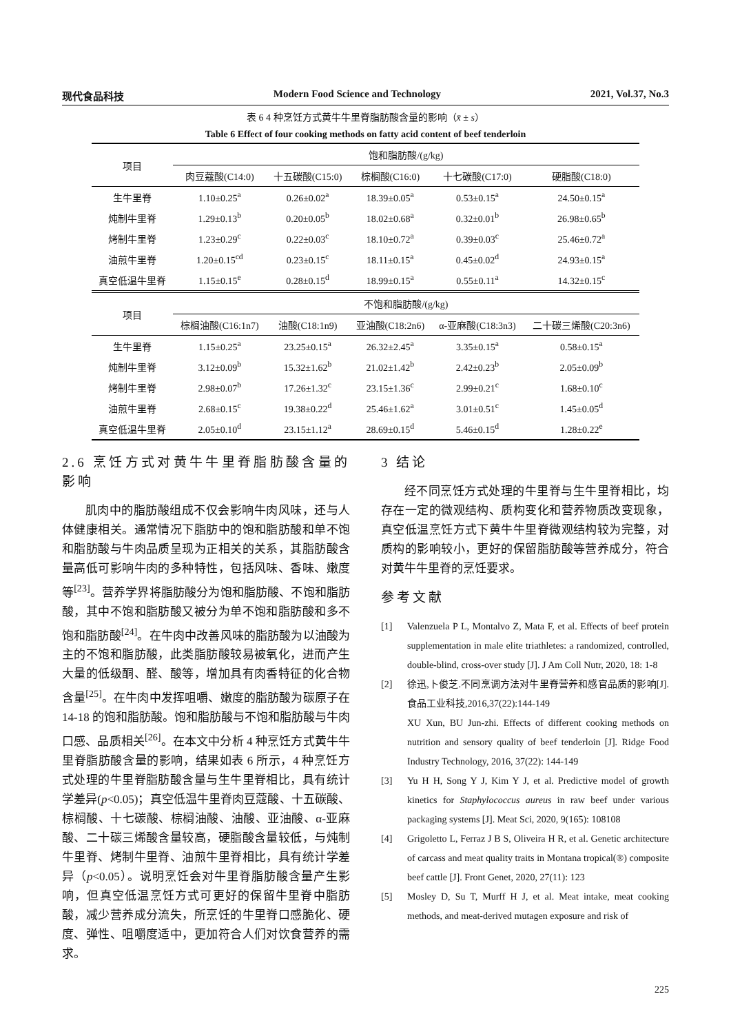现代食品科技 Modern Food Science and Technology 2021, Vol.37, No.3
表 6 4 种烹饪方式黄牛牛里脊脂肪酸含量的影响（x̄ ± s）
Table 6 Effect of four cooking methods on fatty acid content of beef tenderloin
| 项目 | 饱和脂肪酸/(g/kg) | | | | |
| --- | --- | --- | --- | --- | --- |
| | 肉豆蔻酸(C14:0) | 十五碳酸(C15:0) | 棕榈酸(C16:0) | 十七碳酸(C17:0) | 硬脂酸(C18:0) |
| 生牛里脊 | 1.10±0.25<sup>a</sup> | 0.26±0.02<sup>a</sup> | 18.39±0.05<sup>a</sup> | 0.53±0.15<sup>a</sup> | 24.50±0.15<sup>a</sup> |
| 炖制牛里脊 | 1.29±0.13<sup>b</sup> | 0.20±0.05<sup>b</sup> | 18.02±0.68<sup>a</sup> | 0.32±0.01<sup>b</sup> | 26.98±0.65<sup>b</sup> |
| 烤制牛里脊 | 1.23±0.29<sup>c</sup> | 0.22±0.03<sup>c</sup> | 18.10±0.72<sup>a</sup> | 0.39±0.03<sup>c</sup> | 25.46±0.72<sup>a</sup> |
| 油煎牛里脊 | 1.20±0.15<sup>cd</sup> | 0.23±0.15<sup>c</sup> | 18.11±0.15<sup>a</sup> | 0.45±0.02<sup>d</sup> | 24.93±0.15<sup>a</sup> |
| 真空低温牛里脊 | 1.15±0.15<sup>e</sup> | 0.28±0.15<sup>d</sup> | 18.99±0.15<sup>a</sup> | 0.55±0.11<sup>a</sup> | 14.32±0.15<sup>c</sup> |
| 项目 | 不饱和脂肪酸/(g/kg) | | | | |
| | 棕榈油酸(C16:1n7) | 油酸(C18:1n9) | 亚油酸(C18:2n6) | α-亚麻酸(C18:3n3) | 二十碳三烯酸(C20:3n6) |
| 生牛里脊 | 1.15±0.25<sup>a</sup> | 23.25±0.15<sup>a</sup> | 26.32±2.45<sup>a</sup> | 3.35±0.15<sup>a</sup> | 0.58±0.15<sup>a</sup> |
| 炖制牛里脊 | 3.12±0.09<sup>b</sup> | 15.32±1.62<sup>b</sup> | 21.02±1.42<sup>b</sup> | 2.42±0.23<sup>b</sup> | 2.05±0.09<sup>b</sup> |
| 烤制牛里脊 | 2.98±0.07<sup>b</sup> | 17.26±1.32<sup>c</sup> | 23.15±1.36<sup>c</sup> | 2.99±0.21<sup>c</sup> | 1.68±0.10<sup>c</sup> |
| 油煎牛里脊 | 2.68±0.15<sup>c</sup> | 19.38±0.22<sup>d</sup> | 25.46±1.62<sup>a</sup> | 3.01±0.51<sup>c</sup> | 1.45±0.05<sup>d</sup> |
| 真空低温牛里脊 | 2.05±0.10<sup>d</sup> | 23.15±1.12<sup>a</sup> | 28.69±0.15<sup>d</sup> | 5.46±0.15<sup>d</sup> | 1.28±0.22<sup>e</sup> |
2.6 烹饪方式对黄牛牛里脊脂肪酸含量的影响
肌肉中的脂肪酸组成不仅会影响牛肉风味，还与人体健康相关。通常情况下脂肪中的饱和脂肪酸和单不饱和脂肪酸与牛肉品质呈现为正相关的关系，其脂肪酸含量高低可影响牛肉的多种特性，包括风味、香味、嫩度等<sup>[23]</sup>。营养学界将脂肪酸分为饱和脂肪酸、不饱和脂肪酸，其中不饱和脂肪酸又被分为单不饱和脂肪酸和多不饱和脂肪酸<sup>[24]</sup>。在牛肉中改善风味的脂肪酸为以油酸为主的不饱和脂肪酸，此类脂肪酸较易被氧化，进而产生大量的低级酮、醛、酸等，增加具有肉香特征的化合物含量<sup>[25]</sup>。在牛肉中发挥咀嚼、嫩度的脂肪酸为碳原子在 14-18 的饱和脂肪酸。饱和脂肪酸与不饱和脂肪酸与牛肉口感、品质相关<sup>[26]</sup>。在本文中分析 4 种烹饪方式黄牛牛里脊脂肪酸含量的影响，结果如表 6 所示，4 种烹饪方式处理的牛里脊脂肪酸含量与生牛里脊相比，具有统计学差异(p<0.05)；真空低温牛里脊肉豆蔻酸、十五碳酸、棕榈酸、十七碳酸、棕榈油酸、油酸、亚油酸、α-亚麻酸、二十碳三烯酸含量较高，硬脂酸含量较低，与炖制牛里脊、烤制牛里脊、油煎牛里脊相比，具有统计学差异（p<0.05）。说明烹饪会对牛里脊脂肪酸含量产生影响，但真空低温烹饪方式可更好的保留牛里脊中脂肪酸，减少营养成分流失，所烹饪的牛里脊口感脆化、硬度、弹性、咀嚼度适中，更加符合人们对饮食营养的需求。
3 结论
经不同烹饪方式处理的牛里脊与生牛里脊相比，均存在一定的微观结构、质构变化和营养物质改变现象，真空低温烹饪方式下黄牛牛里脊微观结构较为完整，对质构的影响较小，更好的保留脂肪酸等营养成分，符合对黄牛牛里脊的烹饪要求。
参考文献
[1] Valenzuela P L, Montalvo Z, Mata F, et al. Effects of beef protein supplementation in male elite triathletes: a randomized, controlled, double-blind, cross-over study [J]. J Am Coll Nutr, 2020, 18: 1-8
[2] 徐迅,卜俊芝.不同烹调方法对牛里脊营养和感官品质的影响[J].食品工业科技,2016,37(22):144-149
XU Xun, BU Jun-zhi. Effects of different cooking methods on nutrition and sensory quality of beef tenderloin [J]. Ridge Food Industry Technology, 2016, 37(22): 144-149
[3] Yu H H, Song Y J, Kim Y J, et al. Predictive model of growth kinetics for Staphylococcus aureus in raw beef under various packaging systems [J]. Meat Sci, 2020, 9(165): 108108
[4] Grigoletto L, Ferraz J B S, Oliveira H R, et al. Genetic architecture of carcass and meat quality traits in Montana tropical(®) composite beef cattle [J]. Front Genet, 2020, 27(11): 123
[5] Mosley D, Su T, Murff H J, et al. Meat intake, meat cooking methods, and meat-derived mutagen exposure and risk of
225